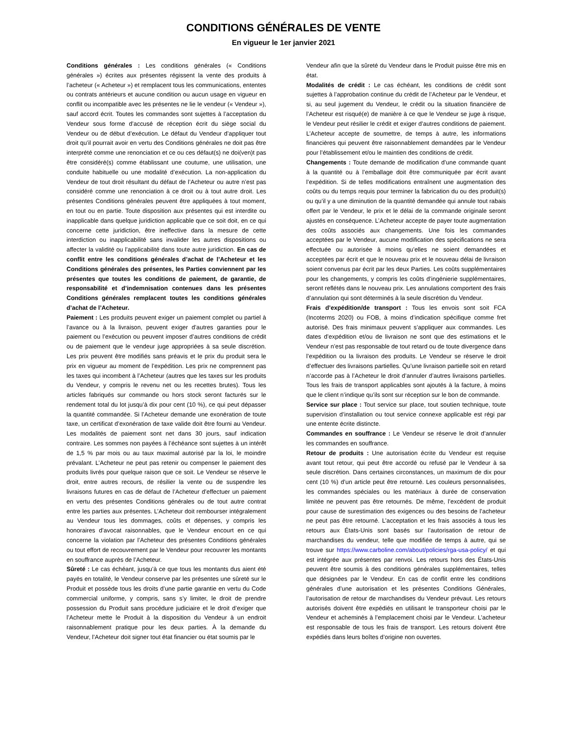CONDITIONS GÉNÉRALES DE VENTE
En vigueur le 1er janvier 2021
Conditions générales : Les conditions générales (« Conditions générales ») écrites aux présentes régissent la vente des produits à l’acheteur (« Acheteur ») et remplacent tous les communications, ententes ou contrats antérieurs et aucune condition ou aucun usage en vigueur en conflit ou incompatible avec les présentes ne lie le vendeur (« Vendeur »), sauf accord écrit. Toutes les commandes sont sujettes à l’acceptation du Vendeur sous forme d’accusé de réception écrit du siège social du Vendeur ou de début d’exécution. Le défaut du Vendeur d’appliquer tout droit qu’il pourrait avoir en vertu des Conditions générales ne doit pas être interprété comme une renonciation et ce ou ces défaut(s) ne doi(ven)t pas être considéré(s) comme établissant une coutume, une utilisation, une conduite habituelle ou une modalité d’exécution. La non-application du Vendeur de tout droit résultant du défaut de l’Acheteur ou autre n’est pas considéré comme une renonciation à ce droit ou à tout autre droit. Les présentes Conditions générales peuvent être appliquées à tout moment, en tout ou en partie. Toute disposition aux présentes qui est interdite ou inapplicable dans quelque juridiction applicable que ce soit doit, en ce qui concerne cette juridiction, être ineffective dans la mesure de cette interdiction ou inapplicabilité sans invalider les autres dispositions ou affecter la validité ou l’applicabilité dans toute autre juridiction. En cas de conflit entre les conditions générales d’achat de l’Acheteur et les Conditions générales des présentes, les Parties conviennent par les présentes que toutes les conditions de paiement, de garantie, de responsabilité et d’indemnisation contenues dans les présentes Conditions générales remplacent toutes les conditions générales d’achat de l’Acheteur.
Paiement : Les produits peuvent exiger un paiement complet ou partiel à l’avance ou à la livraison, peuvent exiger d’autres garanties pour le paiement ou l’exécution ou peuvent imposer d’autres conditions de crédit ou de paiement que le vendeur juge appropriées à sa seule discrétion. Les prix peuvent être modifiés sans préavis et le prix du produit sera le prix en vigueur au moment de l’expédition. Les prix ne comprennent pas les taxes qui incombent à l’Acheteur (autres que les taxes sur les produits du Vendeur, y compris le revenu net ou les recettes brutes). Tous les articles fabriqués sur commande ou hors stock seront facturés sur le rendement total du lot jusqu’à dix pour cent (10 %), ce qui peut dépasser la quantité commandée. Si l’Acheteur demande une exonération de toute taxe, un certificat d’exonération de taxe valide doit être fourni au Vendeur. Les modalités de paiement sont net dans 30 jours, sauf indication contraire. Les sommes non payées à l’échéance sont sujettes à un intérêt de 1,5 % par mois ou au taux maximal autorisé par la loi, le moindre prévalant. L’Acheteur ne peut pas retenir ou compenser le paiement des produits livrés pour quelque raison que ce soit. Le Vendeur se réserve le droit, entre autres recours, de résilier la vente ou de suspendre les livraisons futures en cas de défaut de l’Acheteur d’effectuer un paiement en vertu des présentes Conditions générales ou de tout autre contrat entre les parties aux présentes. L’Acheteur doit rembourser intégralement au Vendeur tous les dommages, coûts et dépenses, y compris les honoraires d’avocat raisonnables, que le Vendeur encourt en ce qui concerne la violation par l’Acheteur des présentes Conditions générales ou tout effort de recouvrement par le Vendeur pour recouvrer les montants en souffrance auprès de l’Acheteur.
Sûreté : Le cas échéant, jusqu’à ce que tous les montants dus aient été payés en totalité, le Vendeur conserve par les présentes une sûreté sur le Produit et possède tous les droits d’une partie garantie en vertu du Code commercial uniforme, y compris, sans s’y limiter, le droit de prendre possession du Produit sans procédure judiciaire et le droit d’exiger que l’Acheteur mette le Produit à la disposition du Vendeur à un endroit raisonnablement pratique pour les deux parties. À la demande du Vendeur, l’Acheteur doit signer tout état financier ou état soumis par le
Vendeur afin que la sûreté du Vendeur dans le Produit puisse être mis en état.
Modalités de crédit : Le cas échéant, les conditions de crédit sont sujettes à l’approbation continue du crédit de l’Acheteur par le Vendeur, et si, au seul jugement du Vendeur, le crédit ou la situation financière de l’Acheteur est risqué(e) de manière à ce que le Vendeur se juge à risque, le Vendeur peut résilier le crédit et exiger d’autres conditions de paiement. L’Acheteur accepte de soumettre, de temps à autre, les informations financières qui peuvent être raisonnablement demandées par le Vendeur pour l’établissement et/ou le maintien des conditions de crédit.
Changements : Toute demande de modification d’une commande quant à la quantité ou à l’emballage doit être communiquée par écrit avant l’expédition. Si de telles modifications entraînent une augmentation des coûts ou du temps requis pour terminer la fabrication du ou des produit(s) ou qu’il y a une diminution de la quantité demandée qui annule tout rabais offert par le Vendeur, le prix et le délai de la commande originale seront ajustés en conséquence. L’Acheteur accepte de payer toute augmentation des coûts associés aux changements. Une fois les commandes acceptées par le Vendeur, aucune modification des spécifications ne sera effectuée ou autorisée à moins qu’elles ne soient demandées et acceptées par écrit et que le nouveau prix et le nouveau délai de livraison soient convenus par écrit par les deux Parties. Les coûts supplémentaires pour les changements, y compris les coûts d’ingénierie supplémentaires, seront reflétés dans le nouveau prix. Les annulations comportent des frais d’annulation qui sont déterminés à la seule discrétion du Vendeur.
Frais d’expédition/de transport : Tous les envois sont soit FCA (Incoterms 2020) ou FOB, à moins d’indication spécifique comme fret autorisé. Des frais minimaux peuvent s’appliquer aux commandes. Les dates d’expédition et/ou de livraison ne sont que des estimations et le Vendeur n’est pas responsable de tout retard ou de toute divergence dans l’expédition ou la livraison des produits. Le Vendeur se réserve le droit d’effectuer des livraisons partielles. Qu’une livraison partielle soit en retard n’accorde pas à l’Acheteur le droit d’annuler d’autres livraisons partielles. Tous les frais de transport applicables sont ajoutés à la facture, à moins que le client n’indique qu’ils sont sur réception sur le bon de commande.
Service sur place : Tout service sur place, tout soutien technique, toute supervision d’installation ou tout service connexe applicable est régi par une entente écrite distincte.
Commandes en souffrance : Le Vendeur se réserve le droit d’annuler les commandes en souffrance.
Retour de produits : Une autorisation écrite du Vendeur est requise avant tout retour, qui peut être accordé ou refusé par le Vendeur à sa seule discrétion. Dans certaines circonstances, un maximum de dix pour cent (10 %) d’un article peut être retourné. Les couleurs personnalisées, les commandes spéciales ou les matériaux à durée de conservation limitée ne peuvent pas être retournés. De même, l’excédent de produit pour cause de surestimation des exigences ou des besoins de l’acheteur ne peut pas être retourné. L’acceptation et les frais associés à tous les retours aux États-Unis sont basés sur l’autorisation de retour de marchandises du vendeur, telle que modifiée de temps à autre, qui se trouve sur https://www.carboline.com/about/policies/rga-usa-policy/ et qui est intégrée aux présentes par renvoi. Les retours hors des États-Unis peuvent être soumis à des conditions générales supplémentaires, telles que désignées par le Vendeur. En cas de conflit entre les conditions générales d’une autorisation et les présentes Conditions Générales, l’autorisation de retour de marchandises du Vendeur prévaut. Les retours autorisés doivent être expédiés en utilisant le transporteur choisi par le Vendeur et acheminés à l’emplacement choisi par le Vendeur. L’acheteur est responsable de tous les frais de transport. Les retours doivent être expédiés dans leurs boîtes d’origine non ouvertes.